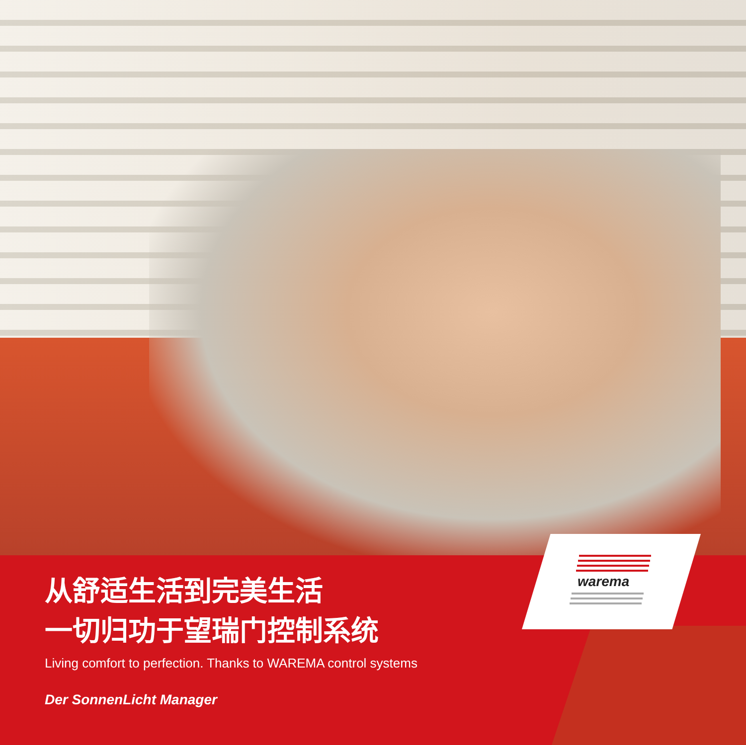从舒适生活到完美生活
一切归功于望瑞门控制系统
Living comfort to perfection. Thanks to WAREMA control systems
Der SonnenLicht Manager
warema